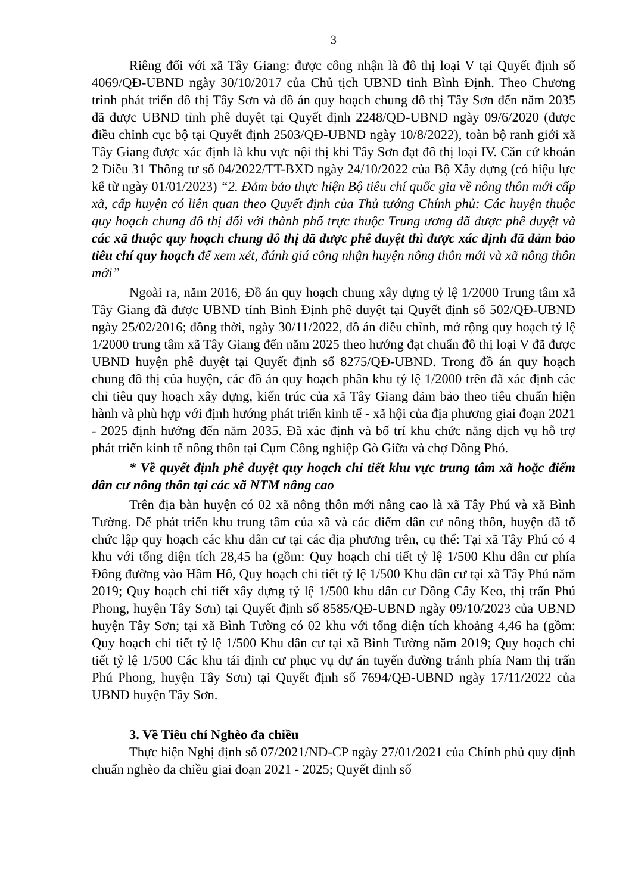3
Riêng đối với xã Tây Giang: được công nhận là đô thị loại V tại Quyết định số 4069/QĐ-UBND ngày 30/10/2017 của Chủ tịch UBND tỉnh Bình Định. Theo Chương trình phát triển đô thị Tây Sơn và đồ án quy hoạch chung đô thị Tây Sơn đến năm 2035 đã được UBND tỉnh phê duyệt tại Quyết định 2248/QĐ-UBND ngày 09/6/2020 (được điều chỉnh cục bộ tại Quyết định 2503/QĐ-UBND ngày 10/8/2022), toàn bộ ranh giới xã Tây Giang được xác định là khu vực nội thị khi Tây Sơn đạt đô thị loại IV. Căn cứ khoản 2 Điều 31 Thông tư số 04/2022/TT-BXD ngày 24/10/2022 của Bộ Xây dựng (có hiệu lực kể từ ngày 01/01/2023) “2. Đảm bảo thực hiện Bộ tiêu chí quốc gia về nông thôn mới cấp xã, cấp huyện có liên quan theo Quyết định của Thủ tướng Chính phủ: Các huyện thuộc quy hoạch chung đô thị đối với thành phố trực thuộc Trung ương đã được phê duyệt và các xã thuộc quy hoạch chung đô thị dã được phê duyệt thì được xác định đã đảm bảo tiêu chí quy hoạch để xem xét, đánh giá công nhận huyện nông thôn mới và xã nông thôn mới”
Ngoài ra, năm 2016, Đồ án quy hoạch chung xây dựng tỷ lệ 1/2000 Trung tâm xã Tây Giang đã được UBND tỉnh Bình Định phê duyệt tại Quyết định số 502/QĐ-UBND ngày 25/02/2016; đồng thời, ngày 30/11/2022, đồ án điều chỉnh, mở rộng quy hoạch tỷ lệ 1/2000 trung tâm xã Tây Giang đến năm 2025 theo hướng đạt chuẩn đô thị loại V đã được UBND huyện phê duyệt tại Quyết định số 8275/QĐ-UBND. Trong đồ án quy hoạch chung đô thị của huyện, các đồ án quy hoạch phân khu tỷ lệ 1/2000 trên đã xác định các chỉ tiêu quy hoạch xây dựng, kiến trúc của xã Tây Giang đảm bảo theo tiêu chuẩn hiện hành và phù hợp với định hướng phát triển kinh tế - xã hội của địa phương giai đoạn 2021 - 2025 định hướng đến năm 2035. Đã xác định và bố trí khu chức năng dịch vụ hỗ trợ phát triển kinh tế nông thôn tại Cụm Công nghiệp Gò Giữa và chợ Đồng Phó.
* Về quyết định phê duyệt quy hoạch chi tiết khu vực trung tâm xã hoặc điểm dân cư nông thôn tại các xã NTM nâng cao
Trên địa bàn huyện có 02 xã nông thôn mới nâng cao là xã Tây Phú và xã Bình Tường. Để phát triển khu trung tâm của xã và các điểm dân cư nông thôn, huyện đã tổ chức lập quy hoạch các khu dân cư tại các địa phương trên, cụ thể: Tại xã Tây Phú có 4 khu với tổng diện tích 28,45 ha (gồm: Quy hoạch chi tiết tỷ lệ 1/500 Khu dân cư phía Đông đường vào Hầm Hô, Quy hoạch chi tiết tỷ lệ 1/500 Khu dân cư tại xã Tây Phú năm 2019; Quy hoạch chi tiết xây dựng tỷ lệ 1/500 khu dân cư Đồng Cây Keo, thị trấn Phú Phong, huyện Tây Sơn) tại Quyết định số 8585/QĐ-UBND ngày 09/10/2023 của UBND huyện Tây Sơn; tại xã Bình Tường có 02 khu với tổng diện tích khoảng 4,46 ha (gồm: Quy hoạch chi tiết tỷ lệ 1/500 Khu dân cư tại xã Bình Tường năm 2019; Quy hoạch chi tiết tỷ lệ 1/500 Các khu tái định cư phục vụ dự án tuyến đường tránh phía Nam thị trấn Phú Phong, huyện Tây Sơn) tại Quyết định số 7694/QĐ-UBND ngày 17/11/2022 của UBND huyện Tây Sơn.
3. Về Tiêu chí Nghèo đa chiều
Thực hiện Nghị định số 07/2021/NĐ-CP ngày 27/01/2021 của Chính phủ quy định chuẩn nghèo đa chiều giai đoạn 2021 - 2025; Quyết định số